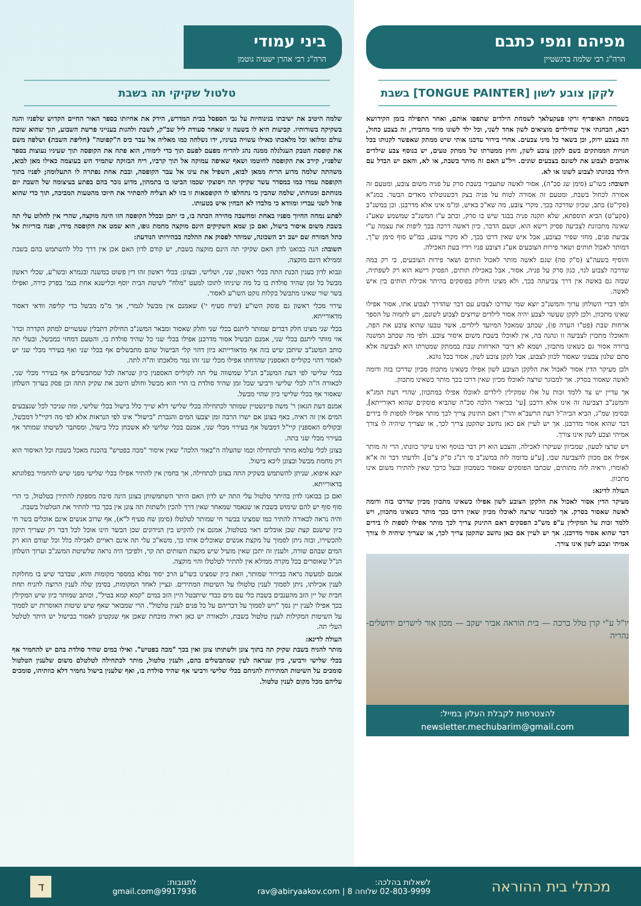מפיהם ומפי כתבם
הרה"ג רבי שלמה ברגשטיין
לקקן צובע לשון [TONGUE PAINTER] בשבת
בשמחת האופריף זרקו פעקעלאך לשמחת הילדים שתפסו אותם, ואחר התפילה בזמן הקידושא רבא, הבחנתי איך שהילדים מוציאים לשון אחד לשני, וכל ילד לשונו מוזר מחבירו, זה בצבע כחול, וזה בצבע ירוק, וכן בשאר כל מיני צבעים. אחרי בירור עדכנו אותי שיש ממתק שאפשר לקנותו בכל חנויות הממתקים בשם לקקן צובע לשון, וחוץ ממטרתו של ממתק טעים, יש בנוסף צבע שילדים אוהבים לצבוע את לשונם בצבעים שונים. ויל"ע האם זה מותר בשבת, או לא, והאם יש הבדל עם הילד בכוונתו לצבוע לשונו או לא.
תשובה: בשו"ע (סימן שג סכ"ה), אסור לאשה שתעביר בשבת סרק על פניה משום צובע, ומטעם זה אסורה לכחול בשבת, ומטעם זה אסורה לטוח על פניה בצק דכשנוטלתו מאדים הבשר. במג"א (סקי"ט) כתב, שכיון שדרכה בכך, מקרי צובע, מה שא"כ באיש, ומ"מ אינו אלא מדרבנן. וכן במשנ"ב (סקע"ט) הביא תוספתא, שלא תקנה פניה בבגד שיש בו סרק, וכתב ע"ז המשנ"ב שמשמע שאע"ג שאינה מתכוונת לצביעה פסיק רישא הוא, וטעם הדבר, כיון דאשה דרכה בכך ליפות את עצמה ע"י צביעת פנים, מחזי שפיר כצובע, אבל איש שאין דרכו בכך, לא מקרי צובע, כמ"ש סוף סימן ש"ך, דמותר לאכול תותים ושאר פירות הצובעים אע"ג דצובע פניו וידיו בעת האכילה.
והוסיף בשעה"צ (ס"ק סה) שגם לאשה מותר לאכול תותים ושאר פירות הצובעים, כי רק במה שדרכה לצבוע לנוי, כגון סרק על פניה, אסור, אבל באכילת תותים, הפסיק רישא הוא רק לשפתיה, שבזה גם באשה אין דרך צביעתה בכך, ולא מצינו חילוק בפוסקים בהיתר אכילת תותים בין איש לאשה.
ולפי דברי השולחן ערוך והמשנ"ב יוצא שמי שדרכו לצבוע עם דבר שהדרך לצבוע אתו, אסור אפילו שאינו מתכוון, ולכן לקקן שעשוי לצבע יהיה אסור לילדים שרוצים לצבוע לשונם, ויש לתמוה על הספר ארחות שבת (פט"ו הערה פו), שכתב שמאכל המיועד לילדים, אשר טבעו שהוא צובע את הפה, והאוכלו מתכוין לצביעה זו ונהנה בה, אין לאוכלו בשבת משום איסור צובע. ולפי מה שכתב המשנה ברורה אסור גם כשאינו מתכוון, ושמא לא דיבר הארחות שבת בממתק שמטרתו הוא לצביעה אלא סתם שלגון צבעוני שאסור לכוון לצבוע, אבל לקקן צובע לשון, אסור בכל גוונא.
ולכן מעיקר הדין אסור לאכול את הלקקן הצובע לשון אפילו כשאינו מתכוון מכיון שדרכו בזה ודומה לאשה שאסור בסרק. אך למבוגר שרצה לאוכלו מכיון שאין דרכו בכך מותר כשאינו מתכוון.
אך עדיין יש צד ללמד זכות על אלו שמקילין לילדים לאוכלו אפילו במתכוון, שהרי דעת המג"א והמשנ"ב דצביעה זה אינו אלא דרבנן [עי' בביאור הלכה סכ"ה שהביא פוסקים שהוא דאורייתא], ובסימן שמ"ג, הביא הביה"ל דעת הרשב"א והר"ן דאם התינוק צריך לכך מותר אפילו לספות לו בידים דבר שהוא אסור מדרבנן. אך יש לעיין אם כאן נחשב שהקטן צריך לכך, או שצריך שיהיה לו צורך אמיתי וצבע לשון אינו צורך.
ויש שרצו לטעון, שמכיוון שעיקרו לאכילה, והצבע הוא רק דבר בנוסף ואינו עיקר כוונתו, הרי זה מותר אפילו אם מכוון להצביעה שבו, [ע"ע בדומה לזה במשנ"ב סי רנ"ג ס"ק צ"ט]. ולדעתי דבר זה א"א לאומרו, וראיה לזה מתותים, שכתבו הפוסקים שאסור כשמכוון ובעל כרכך שאין להתירו משום אינו מתכוון.
העולה לדינא:
מעיקר הדין אסור לאכול את הלקקן הצובע לשון אפילו כשאינו מתכוון מכיון שדרכו בזה ודומה לאשה שאסור בסרק. אך למבוגר שרצה לאוכלו מכיון שאין דרכו בכך מותר כשאינו מתכוון, ויש ללמד זכות על המקילין ע"פ מש"כ הפסקים דאם התינוק צריך לכך מותר אפילו לספות לו בידים דבר שהוא אסור מדרבנן. אך יש לעיין אם כאן נחשב שהקטן צריך לכך, או שצריך שיהיה לו צורך אמיתי וצבע לשון אינו צורך.
יו"ל ע"י קרן טלל ברכה — בית הוראה אביר יעקב — מכון אור לישרים ירושלים-נהריה
להצטרפות לקבלת העלון במייל: newsletter.mechubarim@gmail.com
ביני עמודי
הרה"ג רבי אהרן ישעיה גוטמן
טלטול שקיקי תה בשבת
שלמה היטיב את ישיבתו בנינוחיות על גבי הספסל בבית המדרש, הידק את אחיזתו בספר האור החיים הקדוש שלפניו והגה בשקיקה בשורותיו. קביעות היא לו בשעה זו שאחר סעודת ליל שב"ק, לשבת ולהגות בענייני פרשת השבוע, תוך שהוא שוכח עולם ומלואו וכל מלאכתו כאילו עשויה בעיניו, ידו נשלחה כמו מאליה אל עבר כיס ה"קפוטה" (חליפת השבת) ושלפה משם את קופסת הטבק העגלגלה ממנה נהג להריח מפעם לפעם תוך כדי לימודו, הוא פתח את הקופסה תוך שעיניו נעוצות בספר שלפניו, קירב את הקופסה לחוטמו ושאף שאיפה עמוקה אל תוך קרביו, ריח הבזוקה שתמיד חש בעוצמה כאילו מאן לבוא, משהתה שלמה מדוע הריח ממאן לבוא, השפיל את עינו אל עבר הקופסה, ובבת אחת נפתרה לו התעלומה; לפניו בתוך הקופסה עמדו כמו במסדר עשר שקיקי תה ויסוצקי שכמו הביטו בו בתמהון, מדוע נזכר בהם בפתע בעיצומה של השבת יום מנוחתם ומנוחתו, שלמה שהבין כי נתחלפו לו הקופסאות זו בזו לא הצליח להסתיר את חיוכו מהטעות המביכה, תוך כדי שהוא פוזל לשני עבריו ומוודא כי מלבדו לא הבחין איש בטעותו.
לפתע נמחה החיוך מפניו באחת ומחשבה מהירה הכתה בו, כי יתכן ובכלל הקופסה הזו הינה מוקצה, שהרי אין לחלוט עלי תה בשבת משום איסור בישול, ואם כן שמא השקיקים הינם מוקצה מחמת גופו, הוא שמט את הקופסה מידו, ופנה בזריזות אל כתל המזרח שם ישב רב השכונה, שמיהר לפסוק את ההלכה בבהירותו הנודעת:
תשובה: הנה בבואנו לדון האם שקיקי תה הינם מוקצה בשבת, יש קודם לדון האם אכן אין דרך כלל להשתמש בהם בשבת וממילא הינם מוקצה.
ונבוא לדון בענין הכנת התה בכלי ראשון, שני, ושלישי, ובצונן: בכלי ראשון זהו דין פשוט במשנה ובגמרא ובשו"ע, שכלי ראשון מבשל כל זמן שהיד סולדת בו כל מה שיניחו לתוכו למעט "מלח" לשיטת הבית יוסף וכלישנא אחת בגמ' בפרק כירה, ואפילו בשר שור שאינו מתבשל בקלות נוקט השו"ע לאסור.
עירוי מכלי ראשון גם פוסק השו"ע (שיח סעיף י') שאמנם אין מבשל לגמרי, אך מ"מ מבשל כדי קליפה וודאי דאסור מדאורייתא.
בכלי שני מצינו חלק דברים שמותר ליתנם בכלי שני וחלק שאסור ומבאר המשנ"ב החילוק דתבלין שעשויים למתק הקדרה וכדו' אזי מותר ליתנם בכלי שני, אמנם תבשיל אסור מדרבנן אפילו בכלי שני כל שהיד סולדת בו, והטעם דמחזי כמבשל, ובעלי תה כותב המשנ"ב שיתכן שיש בזה אף מדאורייתא כיון דהוי קלי הבישול שהם מתבשלים אף בכלי שני ואף בעירוי מכלי שני יש לאסור דהוי כקולייס האספנין שהדחתו אפילו מכלי שני זהו גמר מלאכתו וה"ה לתה.
בכלי שלישי לפי דעת המשנ"ב הנ"ל שמשווה עלי תה לקולייס האספנין כיון שנראה לכל שמתבשלים אף בעירוי מכלי שני, לכאורה ה"ה לכלי שלישי ורביעי שכל זמן שהיד סולדת בו הרי הוא מבשל וחולט היטב את שקיק התה וכן פסק בערוך השלחן שאסור אף בכלי שלישי כיון שהוי מבשל.
אמנם דעת הגאון ר' משה פיינשטיין שמותר לכתחילה בכלי שלישי דלא שייך כלל בישול בכלי שלישי, ומה שניכר לכל שנצבעים המים אין זה ראיה, באף בצונן אם ישרו הרבה זמן יצבעו המים והגברת "בישול" אינו לפי הנראות אלא לפי מה דקיי"ל דמבשל, ובקוליס האספנין קיי"ל דמבשל אף בעירוי מכלי שני, אמנם בכלי שלישי לא אשכחן כלל בישול, ומסתבר לשיטתו שמותר אף בעירוי מכלי שני בתה.
בצונן לכלי עלמא מותר לכתחילה וכמו שהעלה ה"באור הלכה" שאין איסור "מכה בפטיש" בהכנת מאכל בשבת וכל האיסור הוא רק מחמת מבשל ובצונן ליכא בישול.
יוצא איפוא, שניתן להשתמש בשקיק התה בצונן לכתחילה, אך בחמין אין להתיר אפילו בכלי שלישי מפני שיש להחמיר בפלוגתא בדאורייתא.
ואם כן בבואנו לדון בהיתר טלטול עלי התה יש לדון האם היתר השתמשותן בצונן הינה סיבה מספקת להתירן בטלטול, כי הרי סוף סוף יש להם שימוש בשבת או שנאמר שמאחר שאין דרך להכין ולשתות תה צונן אין בכך כדי להתיר את הטלטול בשבת.
והיה נראה לכאורה להתיר כמו שמצינו בבשר חי שמותר לטלטלו (סימן שח סעיף ל"א), אף שרוב אנשים אינם אוכלים בשר חי כיון שישנם קצת שכן אוכלים ראוי בטלטול, אמנם אין להקיש בין הנידונים שכן הבשר הינו אוכל לכל דבר רק שצריך תיקון להכשירו, ובזה ניתן לסמוך על מקצת אנשים שאוכלים אותו כך, משא"כ עלי תה אינם ראויים לאכילה כלל וכל יעודם הוא רק המים שבהם שורה, ולענין זה יתכן שאין מועיל שיש מקצת השותים תה קר, ולפיכך היה נראה שלשיטת המשנ"ב וערוך השלחן הנ"ל שאוסרים בכל מקרה ממילא אין להתיר לטלטלו והוי מוקצה.
אמנם למעשה נראה בבירור שמותר, וזאת כיון שמצינו בשו"ע הרב יסוד נפלא במספר מקומות והוא, שבדבר שיש בו מחלוקת לענין אכילתו, ניתן לסמוך לענין טלטולו על השיטות המתירים. ונציין לאחד המקומות, בסימן שלה לענין הרוצה להניח תחת חבית של יין הזב מהענבים בשבת כלי עם מים כבדי שיתבטל היין הזב במים "קמא קמא בטיל", וכותב שמותר כיון שיש המקילין בכך אפילו לענין יין נסך "ויש לסמוך על דבריהם על כל פנים לענין טלטול". הרי שמבואר שאף שיש שיטות האוסרות יש לסמוך על השיטות המקילות לענין טלטול בשבת, ולכאורה יש כאן ראיה מוכחת שאכן אף שנקטינן לאסור בבישול יש היתר לטלטל העלי תה.
העולה לדינא:
מותר להניח בשבת שקיק תה בתוך צונן ולשתותו צונן ואין בכך "מכה בפטיש". ואילו במים שהיד סולדת בהם יש להחמיר אף בכלי שלישי ורביעי, כיון שנראה לעין שמתבשלים בהם, ולענין טלטול, מותר לכתחילה לטלטלם משום שלענין הטלטול סומכים על השיטות המתירות להניחם בכלי שלישי ורביעי אף שהיד סולדת בו, ואף שלענין בישול נחמיר דלא כוותיהו, סומכים עליהם מכל מקום לענין טלטול.
מכתלי בית ההוראה
לשאלות בהלכה:
02-803-9999 שלוחה 8 | rav@abiryaakov.com
לתגובות:
9917936@gmail.com
ד